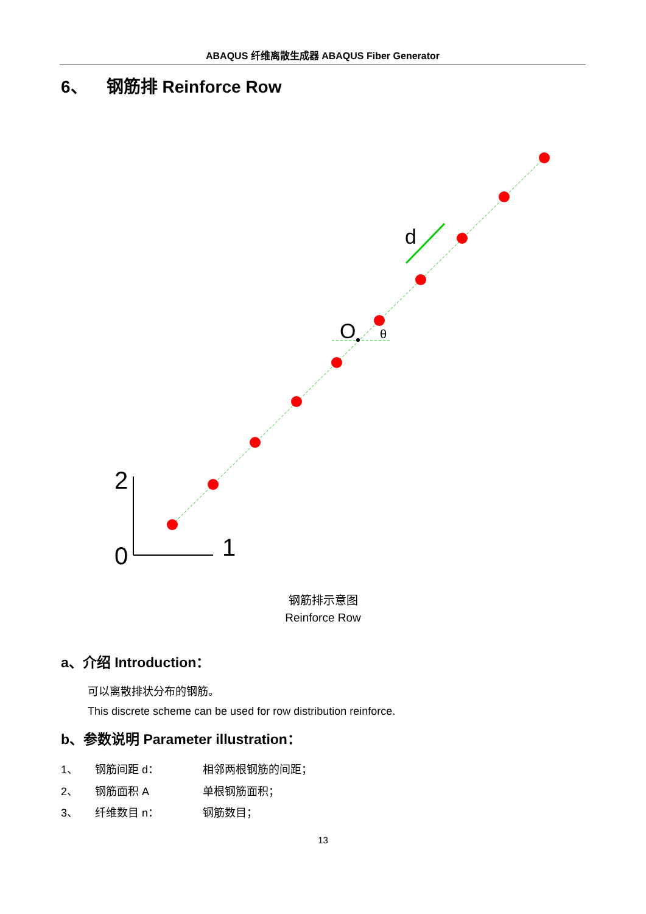ABAQUS 纤维离散生成器 ABAQUS Fiber Generator
6、 钢筋排 Reinforce Row
d
O
θ
2
0
1
钢筋排示意图
Reinforce Row
a、介绍 Introduction：
可以离散排状分布的钢筋。
This discrete scheme can be used for row distribution reinforce.
b、参数说明 Parameter illustration：
1、 钢筋间距 d： 相邻两根钢筋的间距；
2、 钢筋面积 A 单根钢筋面积；
3、 纤维数目 n： 钢筋数目；
13